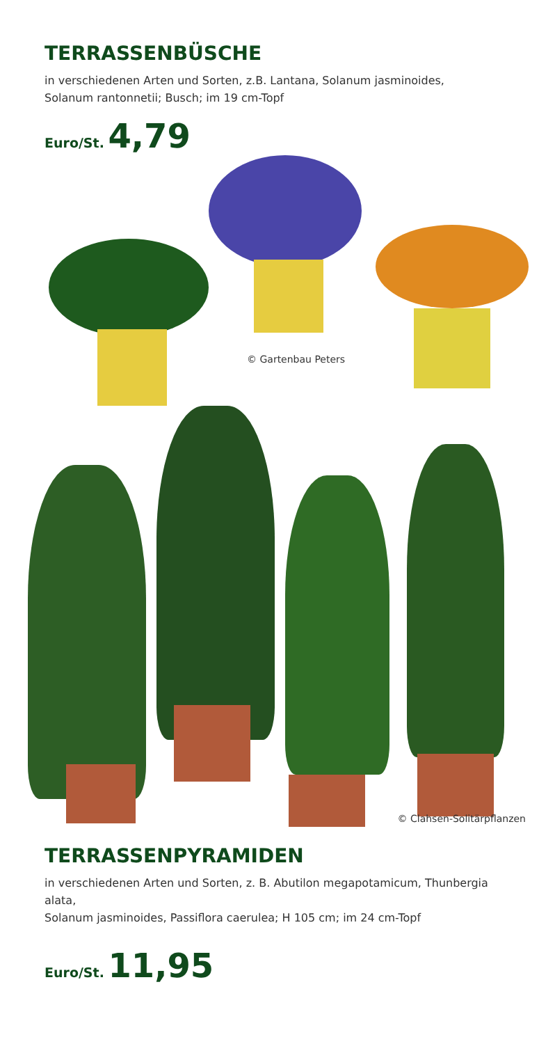TERRASSENBÜSCHE
in verschiedenen Arten und Sorten, z.B. Lantana, Solanum jasminoides,
Solanum rantonnetii; Busch; im 19 cm-Topf
Euro/St. 4,79
© Gartenbau Peters
© Clahsen-Solitärpflanzen
TERRASSENPYRAMIDEN
in verschiedenen Arten und Sorten, z. B. Abutilon megapotamicum, Thunbergia alata,
Solanum jasminoides, Passiflora caerulea; H 105 cm; im 24 cm-Topf
Euro/St. 11,95